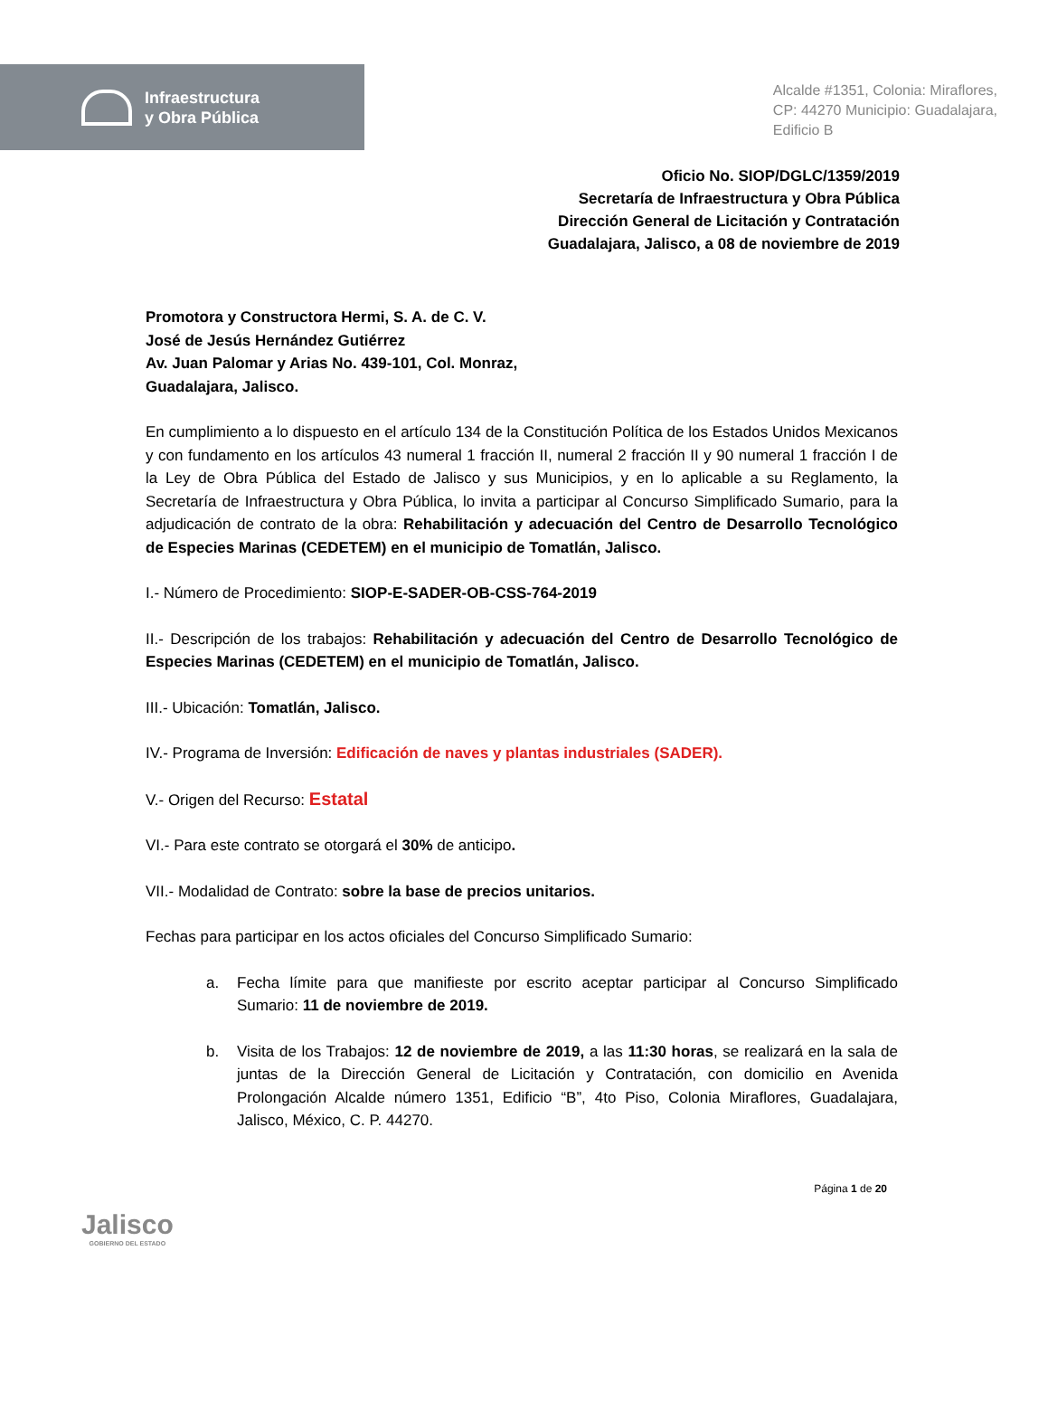Infraestructura
y Obra Pública
Alcalde #1351, Colonia: Miraflores,
CP: 44270 Municipio: Guadalajara,
Edificio B
Oficio No. SIOP/DGLC/1359/2019
Secretaría de Infraestructura y Obra Pública
Dirección General de Licitación y Contratación
Guadalajara, Jalisco, a 08 de noviembre de 2019
Promotora y Constructora Hermi, S. A. de C. V.
José de Jesús Hernández Gutiérrez
Av. Juan Palomar y Arias No. 439-101, Col. Monraz,
Guadalajara, Jalisco.
En cumplimiento a lo dispuesto en el artículo 134 de la Constitución Política de los Estados Unidos Mexicanos y con fundamento en los artículos 43 numeral 1 fracción II, numeral 2 fracción II y 90 numeral 1 fracción I de la Ley de Obra Pública del Estado de Jalisco y sus Municipios, y en lo aplicable a su Reglamento, la Secretaría de Infraestructura y Obra Pública, lo invita a participar al Concurso Simplificado Sumario, para la adjudicación de contrato de la obra: Rehabilitación y adecuación del Centro de Desarrollo Tecnológico de Especies Marinas (CEDETEM) en el municipio de Tomatlán, Jalisco.
I.- Número de Procedimiento: SIOP-E-SADER-OB-CSS-764-2019
II.- Descripción de los trabajos: Rehabilitación y adecuación del Centro de Desarrollo Tecnológico de Especies Marinas (CEDETEM) en el municipio de Tomatlán, Jalisco.
III.- Ubicación: Tomatlán, Jalisco.
IV.- Programa de Inversión: Edificación de naves y plantas industriales (SADER).
V.- Origen del Recurso: Estatal
VI.- Para este contrato se otorgará el 30% de anticipo.
VII.- Modalidad de Contrato: sobre la base de precios unitarios.
Fechas para participar en los actos oficiales del Concurso Simplificado Sumario:
a. Fecha límite para que manifieste por escrito aceptar participar al Concurso Simplificado Sumario: 11 de noviembre de 2019.
b. Visita de los Trabajos: 12 de noviembre de 2019, a las 11:30 horas, se realizará en la sala de juntas de la Dirección General de Licitación y Contratación, con domicilio en Avenida Prolongación Alcalde número 1351, Edificio “B”, 4to Piso, Colonia Miraflores, Guadalajara, Jalisco, México, C. P. 44270.
Jalisco
GOBIERNO DEL ESTADO
Página 1 de 20